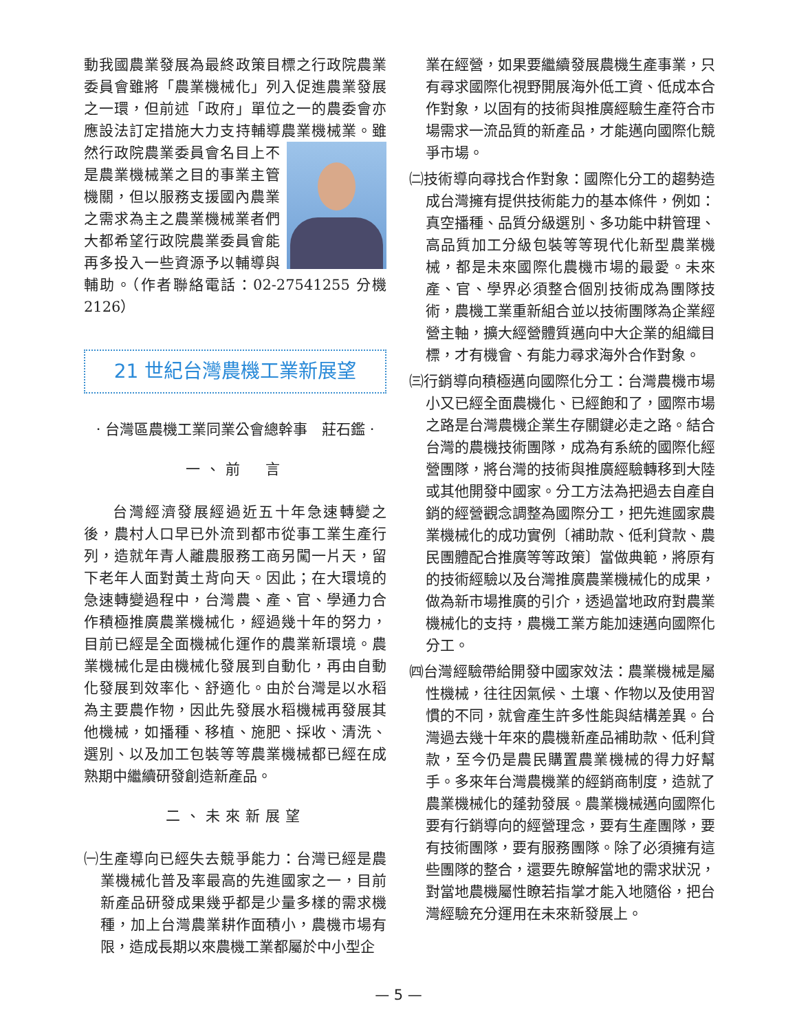動我國農業發展為最終政策目標之行政院農業委員會雖將「農業機械化」列入促進農業發展之一環，但前述「政府」單位之一的農委會亦應設法訂定措施大力支持輔導農業機械業。雖 然行政院農業委員會名目上不是農業機械業之目的事業主管機關，但以服務支援國內農業之需求為主之農業機械業者們大都希望行政院農業委員會能再多投入一些資源予以輔導與輔助。（作者聯絡電話：02-27541255 分機 2126）
21 世紀台灣農機工業新展望
· 台灣區農機工業同業公會總幹事　莊石鑑 ·
一、前　言
台灣經濟發展經過近五十年急速轉變之後，農村人口早已外流到都市從事工業生產行列，造就年青人離農服務工商另闖一片天，留下老年人面對黃土背向天。因此；在大環境的急速轉變過程中，台灣農、產、官、學通力合作積極推廣農業機械化，經過幾十年的努力，目前已經是全面機械化運作的農業新環境。農業機械化是由機械化發展到自動化，再由自動化發展到效率化、舒適化。由於台灣是以水稻為主要農作物，因此先發展水稻機械再發展其他機械，如播種、移植、施肥、採收、清洗、選別、以及加工包裝等等農業機械都已經在成熟期中繼續研發創造新產品。
二、未來新展望
㈠生產導向已經失去競爭能力：台灣已經是農業機械化普及率最高的先進國家之一，目前新產品研發成果幾乎都是少量多樣的需求機種，加上台灣農業耕作面積小，農機市場有限，造成長期以來農機工業都屬於中小型企
業在經營，如果要繼續發展農機生產事業，只有尋求國際化視野開展海外低工資、低成本合作對象，以固有的技術與推廣經驗生產符合市場需求一流品質的新產品，才能邁向國際化競爭市場。
㈡技術導向尋找合作對象：國際化分工的趨勢造成台灣擁有提供技術能力的基本條件，例如：真空播種、品質分級選別、多功能中耕管理、高品質加工分級包裝等等現代化新型農業機械，都是未來國際化農機市場的最愛。未來產、官、學界必須整合個別技術成為團隊技術，農機工業重新組合並以技術團隊為企業經營主軸，擴大經營體質邁向中大企業的組織目標，才有機會、有能力尋求海外合作對象。
㈢行銷導向積極邁向國際化分工：台灣農機市場小又已經全面農機化、已經飽和了，國際市場之路是台灣農機企業生存關鍵必走之路。結合台灣的農機技術團隊，成為有系統的國際化經營團隊，將台灣的技術與推廣經驗轉移到大陸或其他開發中國家。分工方法為把過去自產自銷的經營觀念調整為國際分工，把先進國家農業機械化的成功實例〔補助款、低利貸款、農民團體配合推廣等等政策〕當做典範，將原有的技術經驗以及台灣推廣農業機械化的成果，做為新市場推廣的引介，透過當地政府對農業機械化的支持，農機工業方能加速邁向國際化分工。
㈣台灣經驗帶給開發中國家效法：農業機械是屬性機械，往往因氣候、土壤、作物以及使用習慣的不同，就會產生許多性能與結構差異。台灣過去幾十年來的農機新產品補助款、低利貸款，至今仍是農民購置農業機械的得力好幫手。多來年台灣農機業的經銷商制度，造就了農業機械化的蓬勃發展。農業機械邁向國際化要有行銷導向的經營理念，要有生產團隊，要有技術團隊，要有服務團隊。除了必須擁有這些團隊的整合，還要先瞭解當地的需求狀況，對當地農機屬性瞭若指掌才能入地隨俗，把台灣經驗充分運用在未來新發展上。
— 5 —